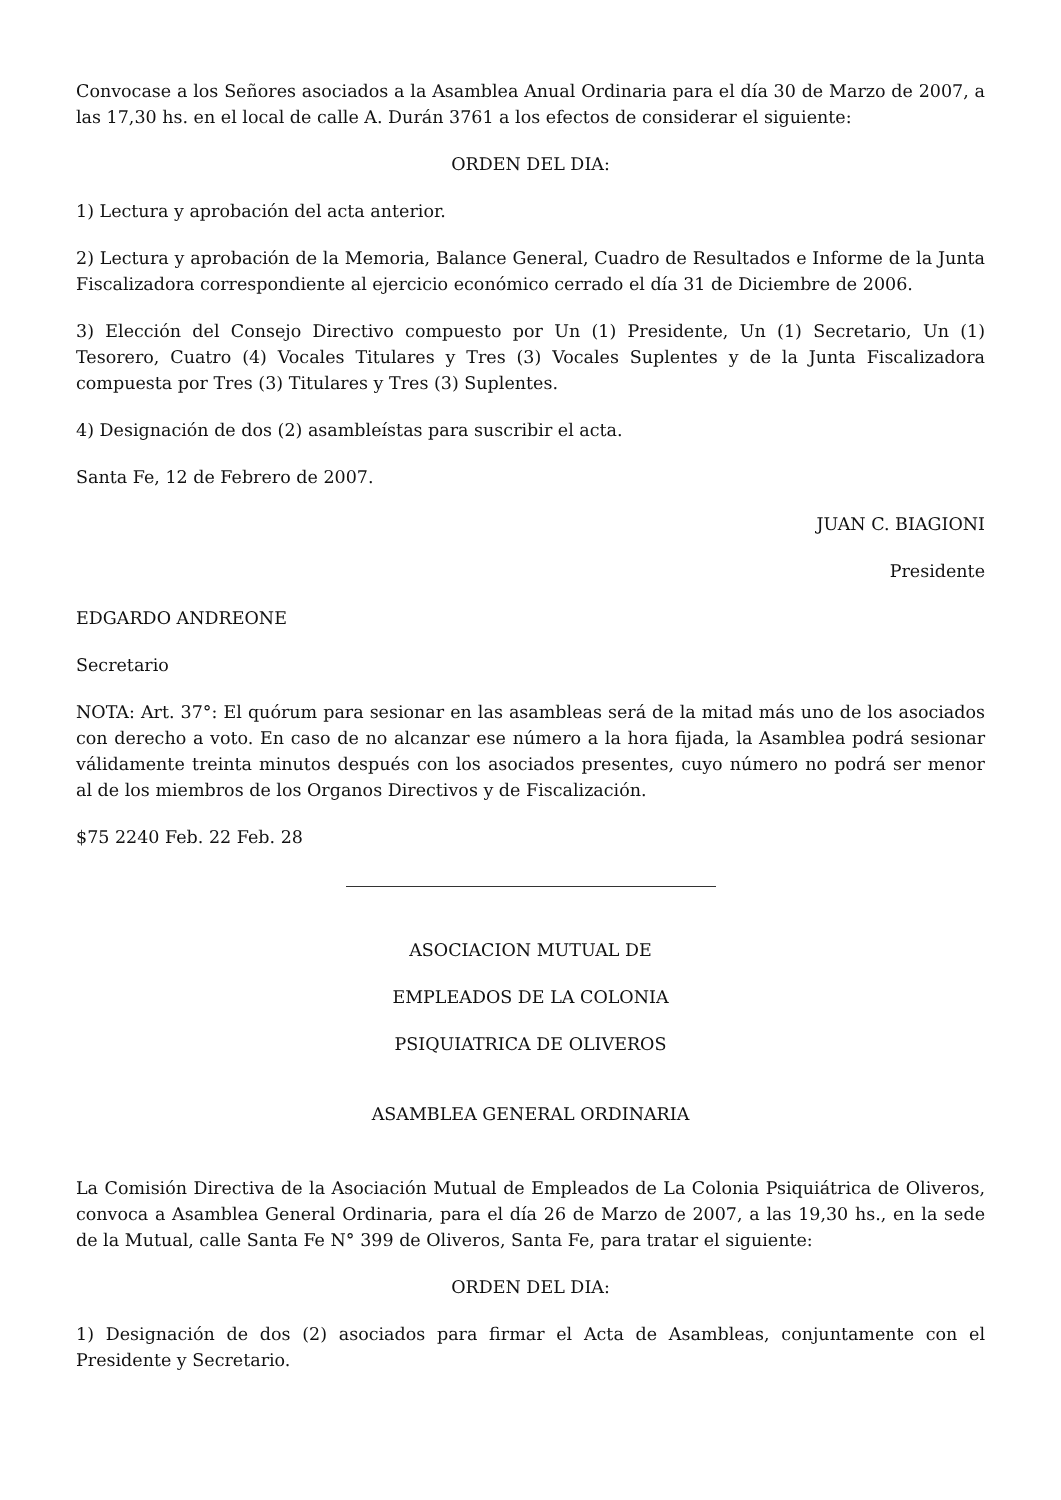Convocase a los Señores asociados a la Asamblea Anual Ordinaria para el día 30 de Marzo de 2007, a las 17,30 hs. en el local de calle A. Durán 3761 a los efectos de considerar el siguiente:
ORDEN DEL DIA:
1) Lectura y aprobación del acta anterior.
2) Lectura y aprobación de la Memoria, Balance General, Cuadro de Resultados e Informe de la Junta Fiscalizadora correspondiente al ejercicio económico cerrado el día 31 de Diciembre de 2006.
3) Elección del Consejo Directivo compuesto por Un (1) Presidente, Un (1) Secretario, Un (1) Tesorero, Cuatro (4) Vocales Titulares y Tres (3) Vocales Suplentes y de la Junta Fiscalizadora compuesta por Tres (3) Titulares y Tres (3) Suplentes.
4) Designación de dos (2) asambleístas para suscribir el acta.
Santa Fe, 12 de Febrero de 2007.
JUAN C. BIAGIONI
Presidente
EDGARDO ANDREONE
Secretario
NOTA: Art. 37°: El quórum para sesionar en las asambleas será de la mitad más uno de los asociados con derecho a voto. En caso de no alcanzar ese número a la hora fijada, la Asamblea podrá sesionar válidamente treinta minutos después con los asociados presentes, cuyo número no podrá ser menor al de los miembros de los Organos Directivos y de Fiscalización.
$75 2240 Feb. 22 Feb. 28
ASOCIACION MUTUAL DE
EMPLEADOS DE LA COLONIA
PSIQUIATRICA DE OLIVEROS
ASAMBLEA GENERAL ORDINARIA
La Comisión Directiva de la Asociación Mutual de Empleados de La Colonia Psiquiátrica de Oliveros, convoca a Asamblea General Ordinaria, para el día 26 de Marzo de 2007, a las 19,30 hs., en la sede de la Mutual, calle Santa Fe N° 399 de Oliveros, Santa Fe, para tratar el siguiente:
ORDEN DEL DIA:
1) Designación de dos (2) asociados para firmar el Acta de Asambleas, conjuntamente con el Presidente y Secretario.